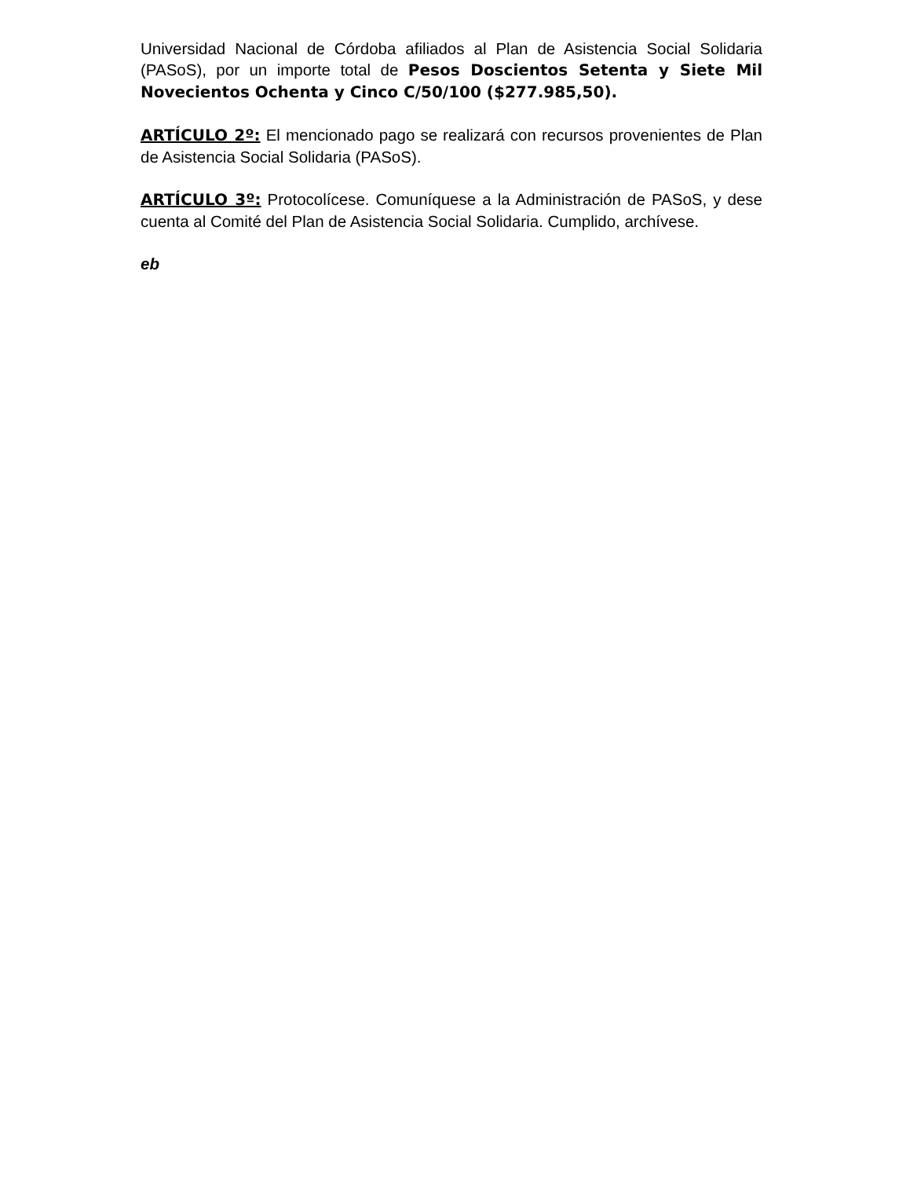Universidad Nacional de Córdoba afiliados al Plan de Asistencia Social Solidaria (PASoS), por un importe total de Pesos Doscientos Setenta y Siete Mil Novecientos Ochenta y Cinco C/50/100 ($277.985,50).
ARTÍCULO 2º: El mencionado pago se realizará con recursos provenientes de Plan de Asistencia Social Solidaria (PASoS).
ARTÍCULO 3º: Protocolícese. Comuníquese a la Administración de PASoS, y dese cuenta al Comité del Plan de Asistencia Social Solidaria. Cumplido, archívese.
eb